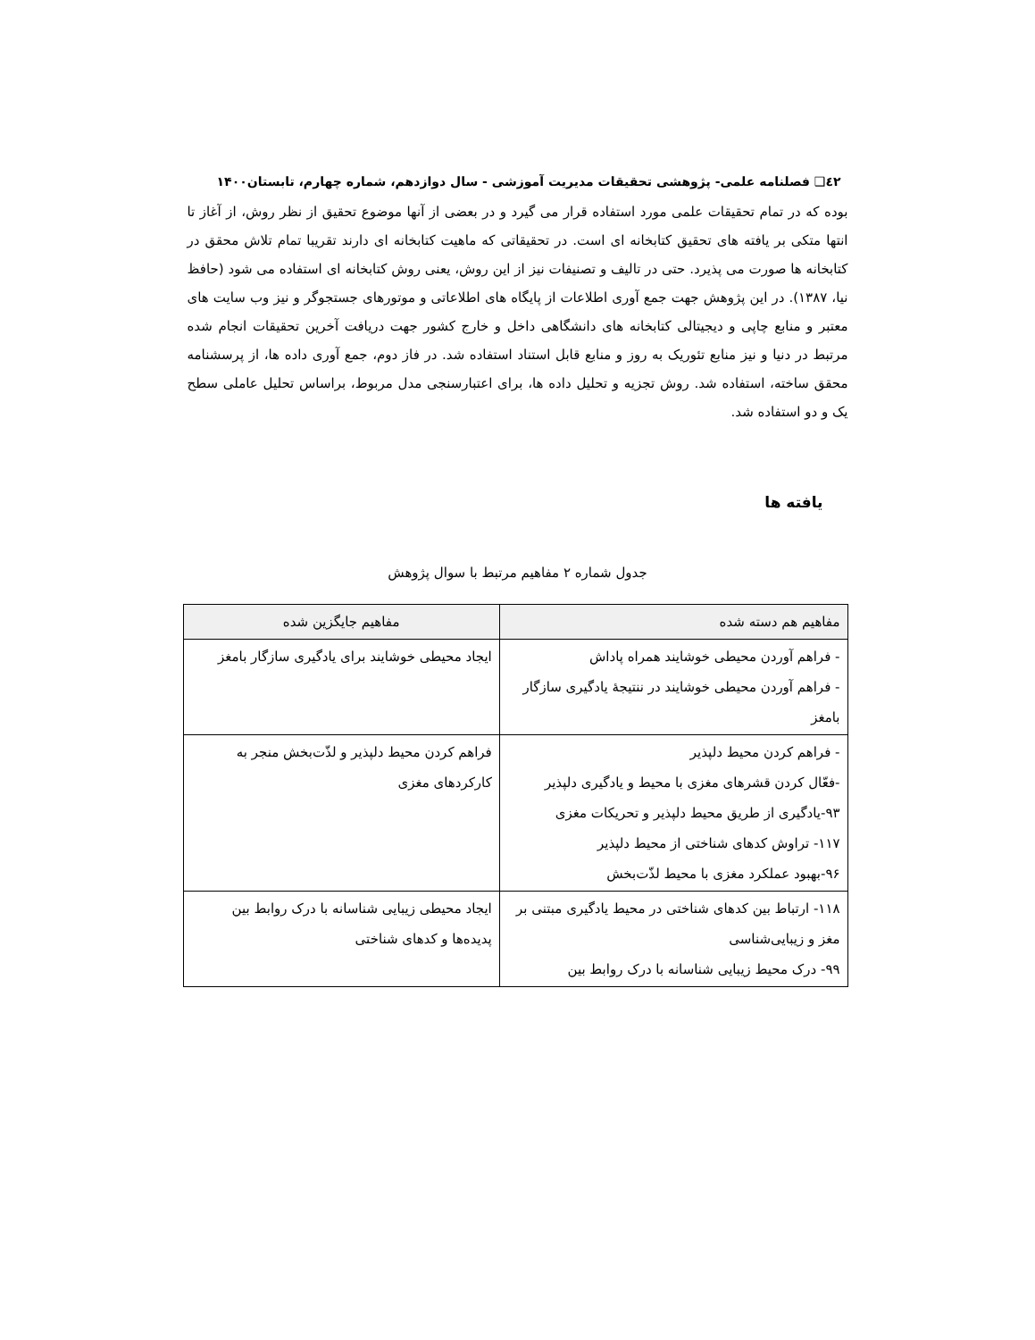٤٢❑ فصلنامه علمی- پژوهشی تحقیقات مدیریت آموزشی - سال دوازدهم، شماره چهارم، تابستان۱۴۰۰
بوده که در تمام تحقیقات علمی مورد استفاده قرار می گیرد و در بعضی از آنها موضوع تحقیق از نظر روش، از آغاز تا انتها متکی بر یافته های تحقیق کتابخانه ای است. در تحقیقاتی که ماهیت کتابخانه ای دارند تقریبا تمام تلاش محقق در کتابخانه ها صورت می پذیرد. حتی در تالیف و تصنیفات نیز از این روش، یعنی روش کتابخانه ای استفاده می شود (حافظ نیا، ۱۳۸۷). در این پژوهش جهت جمع آوری اطلاعات از پایگاه های اطلاعاتی و موتورهای جستجوگر و نیز وب سایت های معتبر و منابع چاپی و دیجیتالی کتابخانه های دانشگاهی داخل و خارج کشور جهت دریافت آخرین تحقیقات انجام شده مرتبط در دنیا و نیز منابع تئوریک به روز و منابع قابل استناد استفاده شد. در فاز دوم، جمع آوری داده ها، از پرسشنامه محقق ساخته، استفاده شد. روش تجزیه و تحلیل داده ها، برای اعتبارسنجی مدل مربوط، براساس تحلیل عاملی سطح یک و دو استفاده شد.
یافته ها
جدول شماره ۲ مفاهیم مرتبط با سوال پژوهش
| مفاهیم هم دسته شده | مفاهیم جایگزین شده |
| --- | --- |
| - فراهم آوردن محیطی خوشایند همراه پاداش - فراهم آوردن محیطی خوشایند در ننتیجۀ یادگیری سازگار بامغز | ایجاد محیطی خوشایند برای یادگیری سازگار بامغز |
| - فراهم کردن محیط دلپذیر -فعّال کردن قشرهای مغزی با محیط و یادگیری دلپذیر ۹۳-یادگیری از طریق محیط دلپذیر و تحریکات مغزی ۱۱۷- تراوش کدهای شناختی از محیط دلپذیر ۹۶-بهبود عملکرد مغزی با محیط لذّت‌بخش | فراهم کردن محیط دلپذیر و لذّت‌بخش منجر به کارکردهای مغزی |
| ۱۱۸- ارتباط بین کدهای شناختی در محیط یادگیری مبتنی بر مغز و زیبایی‌شناسی ۹۹- درک محیط زیبایی شناسانه با درک روابط بین | ایجاد محیطی زیبایی شناسانه با درک روابط بین پدیده‌ها و کدهای شناختی |